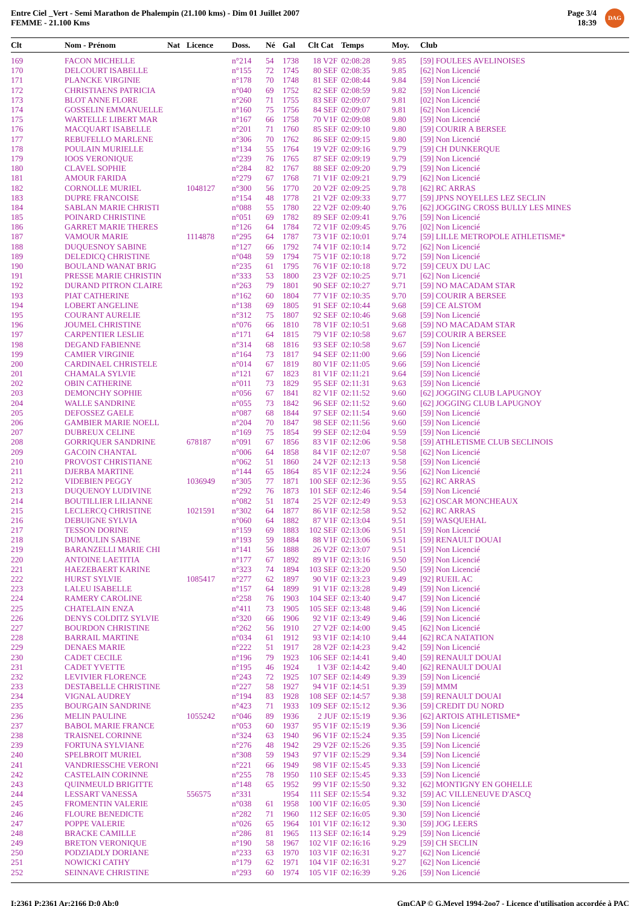Entre Ciel _Vert - Semi Marathon de Phalempin (21.100 kms) - Dim 01 Juillet 2007
FEMME - 21.100 Kms
Page 3/4
18:39
DAG
| Clt | Nom - Prénom | Nat | Licence | Doss. | Né | Gal | Clt Cat | Temps | Moy. | Club |
| --- | --- | --- | --- | --- | --- | --- | --- | --- | --- | --- |
| 169 | FACON MICHELLE | | | n°214 | 54 | 1738 | 18 V2F | 02:08:28 | 9.85 | [59] FOULEES AVELINOISES |
| 170 | DELCOURT ISABELLE | | | n°155 | 72 | 1745 | 80 SEF | 02:08:35 | 9.85 | [62] Non Licencié |
| 171 | PLANCKE VIRGINIE | | | n°178 | 70 | 1748 | 81 SEF | 02:08:44 | 9.84 | [59] Non Licencié |
| 172 | CHRISTIAENS PATRICIA | | | n°040 | 69 | 1752 | 82 SEF | 02:08:59 | 9.82 | [59] Non Licencié |
| 173 | BLOT ANNE FLORE | | | n°260 | 71 | 1755 | 83 SEF | 02:09:07 | 9.81 | [02] Non Licencié |
| 174 | GOSSELIN EMMANUELLE | | | n°160 | 75 | 1756 | 84 SEF | 02:09:07 | 9.81 | [62] Non Licencié |
| 175 | WARTELLE LIBERT MAR | | | n°167 | 66 | 1758 | 70 V1F | 02:09:08 | 9.80 | [59] Non Licencié |
| 176 | MACQUART ISABELLE | | | n°201 | 71 | 1760 | 85 SEF | 02:09:10 | 9.80 | [59] COURIR A BERSEE |
| 177 | REBUFELLO MARLENE | | | n°306 | 70 | 1762 | 86 SEF | 02:09:15 | 9.80 | [59] Non Licencié |
| 178 | POULAIN MURIELLE | | | n°134 | 55 | 1764 | 19 V2F | 02:09:16 | 9.79 | [59] CH DUNKERQUE |
| 179 | IOOS VERONIQUE | | | n°239 | 76 | 1765 | 87 SEF | 02:09:19 | 9.79 | [59] Non Licencié |
| 180 | CLAVEL SOPHIE | | | n°284 | 82 | 1767 | 88 SEF | 02:09:20 | 9.79 | [59] Non Licencié |
| 181 | AMOUR FARIDA | | | n°279 | 67 | 1768 | 71 V1F | 02:09:21 | 9.79 | [62] Non Licencié |
| 182 | CORNOLLE MURIEL | | 1048127 | n°300 | 56 | 1770 | 20 V2F | 02:09:25 | 9.78 | [62] RC ARRAS |
| 183 | DUPRE FRANCOISE | | | n°154 | 48 | 1778 | 21 V2F | 02:09:33 | 9.77 | [59] JPNS NOYELLES LEZ SECLIN |
| 184 | SABLAN MARIE CHRISTI | | | n°088 | 55 | 1780 | 22 V2F | 02:09:40 | 9.76 | [62] JOGGING CROSS BULLY LES MINES |
| 185 | POINARD CHRISTINE | | | n°051 | 69 | 1782 | 89 SEF | 02:09:41 | 9.76 | [59] Non Licencié |
| 186 | GARRET MARIE THERES | | | n°126 | 64 | 1784 | 72 V1F | 02:09:45 | 9.76 | [02] Non Licencié |
| 187 | VAMOUR MARIE | | 1114878 | n°295 | 64 | 1787 | 73 V1F | 02:10:01 | 9.74 | [59] LILLE METROPOLE ATHLETISME* |
| 188 | DUQUESNOY SABINE | | | n°127 | 66 | 1792 | 74 V1F | 02:10:14 | 9.72 | [62] Non Licencié |
| 189 | DELEDICQ CHRISTINE | | | n°048 | 59 | 1794 | 75 V1F | 02:10:18 | 9.72 | [59] Non Licencié |
| 190 | BOULAND WANAT BRIG | | | n°235 | 61 | 1795 | 76 V1F | 02:10:18 | 9.72 | [59] CEUX DU LAC |
| 191 | PRESSE MARIE CHRISTIN | | | n°333 | 53 | 1800 | 23 V2F | 02:10:25 | 9.71 | [62] Non Licencié |
| 192 | DURAND PITRON CLAIRE | | | n°263 | 79 | 1801 | 90 SEF | 02:10:27 | 9.71 | [59] NO MACADAM STAR |
| 193 | PIAT CATHERINE | | | n°162 | 60 | 1804 | 77 V1F | 02:10:35 | 9.70 | [59] COURIR A BERSEE |
| 194 | LOBERT ANGELINE | | | n°138 | 69 | 1805 | 91 SEF | 02:10:44 | 9.68 | [59] CE ALSTOM |
| 195 | COURANT AURELIE | | | n°312 | 75 | 1807 | 92 SEF | 02:10:46 | 9.68 | [59] Non Licencié |
| 196 | JOUMEL CHRISTINE | | | n°076 | 66 | 1810 | 78 V1F | 02:10:51 | 9.68 | [59] NO MACADAM STAR |
| 197 | CARPENTIER LESLIE | | | n°171 | 64 | 1815 | 79 V1F | 02:10:58 | 9.67 | [59] COURIR A BERSEE |
| 198 | DEGAND FABIENNE | | | n°314 | 68 | 1816 | 93 SEF | 02:10:58 | 9.67 | [59] Non Licencié |
| 199 | CAMIER VIRGINIE | | | n°164 | 73 | 1817 | 94 SEF | 02:11:00 | 9.66 | [59] Non Licencié |
| 200 | CARDINAEL CHRISTELE | | | n°014 | 67 | 1819 | 80 V1F | 02:11:05 | 9.66 | [59] Non Licencié |
| 201 | CHAMALA SYLVIE | | | n°121 | 67 | 1823 | 81 V1F | 02:11:21 | 9.64 | [59] Non Licencié |
| 202 | OBIN CATHERINE | | | n°011 | 73 | 1829 | 95 SEF | 02:11:31 | 9.63 | [59] Non Licencié |
| 203 | DEMONCHY SOPHIE | | | n°056 | 67 | 1841 | 82 V1F | 02:11:52 | 9.60 | [62] JOGGING CLUB LAPUGNOY |
| 204 | WALLE SANDRINE | | | n°055 | 73 | 1842 | 96 SEF | 02:11:52 | 9.60 | [62] JOGGING CLUB LAPUGNOY |
| 205 | DEFOSSEZ GAELE | | | n°087 | 68 | 1844 | 97 SEF | 02:11:54 | 9.60 | [59] Non Licencié |
| 206 | GAMBIER MARIE NOELL | | | n°204 | 70 | 1847 | 98 SEF | 02:11:56 | 9.60 | [59] Non Licencié |
| 207 | DUBREUX CELINE | | | n°169 | 75 | 1854 | 99 SEF | 02:12:04 | 9.59 | [59] Non Licencié |
| 208 | GORRIQUER SANDRINE | | 678187 | n°091 | 67 | 1856 | 83 V1F | 02:12:06 | 9.58 | [59] ATHLETISME CLUB SECLINOIS |
| 209 | GACOIN CHANTAL | | | n°006 | 64 | 1858 | 84 V1F | 02:12:07 | 9.58 | [62] Non Licencié |
| 210 | PROVOST CHRISTIANE | | | n°062 | 51 | 1860 | 24 V2F | 02:12:13 | 9.58 | [59] Non Licencié |
| 211 | DJERBA MARTINE | | | n°144 | 65 | 1864 | 85 V1F | 02:12:24 | 9.56 | [62] Non Licencié |
| 212 | VIDEBIEN PEGGY | | 1036949 | n°305 | 77 | 1871 | 100 SEF | 02:12:36 | 9.55 | [62] RC ARRAS |
| 213 | DUQUENOY LUDIVINE | | | n°292 | 76 | 1873 | 101 SEF | 02:12:46 | 9.54 | [59] Non Licencié |
| 214 | BOUTILLIER LILIANNE | | | n°082 | 51 | 1874 | 25 V2F | 02:12:49 | 9.53 | [62] OSCAR MONCHEAUX |
| 215 | LECLERCQ CHRISTINE | | 1021591 | n°302 | 64 | 1877 | 86 V1F | 02:12:58 | 9.52 | [62] RC ARRAS |
| 216 | DEBUIGNE SYLVIA | | | n°060 | 64 | 1882 | 87 V1F | 02:13:04 | 9.51 | [59] WASQUEHAL |
| 217 | TESSON DORINE | | | n°159 | 69 | 1883 | 102 SEF | 02:13:06 | 9.51 | [59] Non Licencié |
| 218 | DUMOULIN SABINE | | | n°193 | 59 | 1884 | 88 V1F | 02:13:06 | 9.51 | [59] RENAULT DOUAI |
| 219 | BARANZELLI MARIE CHI | | | n°141 | 56 | 1888 | 26 V2F | 02:13:07 | 9.51 | [59] Non Licencié |
| 220 | ANTOINE LAETITIA | | | n°177 | 67 | 1892 | 89 V1F | 02:13:16 | 9.50 | [59] Non Licencié |
| 221 | HAEZEBAERT KARINE | | | n°323 | 74 | 1894 | 103 SEF | 02:13:20 | 9.50 | [59] Non Licencié |
| 222 | HURST SYLVIE | | 1085417 | n°277 | 62 | 1897 | 90 V1F | 02:13:23 | 9.49 | [92] RUEIL AC |
| 223 | LALEU ISABELLE | | | n°157 | 64 | 1899 | 91 V1F | 02:13:28 | 9.49 | [59] Non Licencié |
| 224 | RAMERY CAROLINE | | | n°258 | 76 | 1903 | 104 SEF | 02:13:40 | 9.47 | [59] Non Licencié |
| 225 | CHATELAIN ENZA | | | n°411 | 73 | 1905 | 105 SEF | 02:13:48 | 9.46 | [59] Non Licencié |
| 226 | DENYS COLDITZ SYLVIE | | | n°320 | 66 | 1906 | 92 V1F | 02:13:49 | 9.46 | [59] Non Licencié |
| 227 | BOURDON CHRISTINE | | | n°262 | 56 | 1910 | 27 V2F | 02:14:00 | 9.45 | [62] Non Licencié |
| 228 | BARRAIL MARTINE | | | n°034 | 61 | 1912 | 93 V1F | 02:14:10 | 9.44 | [62] RCA NATATION |
| 229 | DENAES MARIE | | | n°222 | 51 | 1917 | 28 V2F | 02:14:23 | 9.42 | [59] Non Licencié |
| 230 | CADET CECILE | | | n°196 | 79 | 1923 | 106 SEF | 02:14:41 | 9.40 | [59] RENAULT DOUAI |
| 231 | CADET YVETTE | | | n°195 | 46 | 1924 | 1 V3F | 02:14:42 | 9.40 | [62] RENAULT DOUAI |
| 232 | LEVIVIER FLORENCE | | | n°243 | 72 | 1925 | 107 SEF | 02:14:49 | 9.39 | [59] Non Licencié |
| 233 | DESTABELLE CHRISTINE | | | n°227 | 58 | 1927 | 94 V1F | 02:14:51 | 9.39 | [59] MMM |
| 234 | VIGNAL AUDREY | | | n°194 | 83 | 1928 | 108 SEF | 02:14:57 | 9.38 | [59] RENAULT DOUAI |
| 235 | BOURGAIN SANDRINE | | | n°423 | 71 | 1933 | 109 SEF | 02:15:12 | 9.36 | [59] CREDIT DU NORD |
| 236 | MELIN PAULINE | | 1055242 | n°046 | 89 | 1936 | 2 JUF | 02:15:19 | 9.36 | [62] ARTOIS ATHLETISME* |
| 237 | BABOL MARIE FRANCE | | | n°053 | 60 | 1937 | 95 V1F | 02:15:19 | 9.36 | [59] Non Licencié |
| 238 | TRAISNEL CORINNE | | | n°324 | 63 | 1940 | 96 V1F | 02:15:24 | 9.35 | [59] Non Licencié |
| 239 | FORTUNA SYLVIANE | | | n°276 | 48 | 1942 | 29 V2F | 02:15:26 | 9.35 | [59] Non Licencié |
| 240 | SPELBROIT MURIEL | | | n°308 | 59 | 1943 | 97 V1F | 02:15:29 | 9.34 | [59] Non Licencié |
| 241 | VANDRIESSCHE VERONI | | | n°221 | 66 | 1949 | 98 V1F | 02:15:45 | 9.33 | [59] Non Licencié |
| 242 | CASTELAIN CORINNE | | | n°255 | 78 | 1950 | 110 SEF | 02:15:45 | 9.33 | [59] Non Licencié |
| 243 | QUINMEULD BRIGITTE | | | n°148 | 65 | 1952 | 99 V1F | 02:15:50 | 9.32 | [62] MONTIGNY EN GOHELLE |
| 244 | LESSART VANESSA | | 556575 | n°331 | | 1954 | 111 SEF | 02:15:54 | 9.32 | [59] AC VILLENEUVE D'ASCQ |
| 245 | FROMENTIN VALERIE | | | n°038 | 61 | 1958 | 100 V1F | 02:16:05 | 9.30 | [59] Non Licencié |
| 246 | FLOURE BENEDICTE | | | n°282 | 71 | 1960 | 112 SEF | 02:16:05 | 9.30 | [59] Non Licencié |
| 247 | POPPE VALERIE | | | n°026 | 65 | 1964 | 101 V1F | 02:16:12 | 9.30 | [59] JOG LEERS |
| 248 | BRACKE CAMILLE | | | n°286 | 81 | 1965 | 113 SEF | 02:16:14 | 9.29 | [59] Non Licencié |
| 249 | BRETON VERONIQUE | | | n°190 | 58 | 1967 | 102 V1F | 02:16:16 | 9.29 | [59] CH SECLIN |
| 250 | PODZIADLY DORIANE | | | n°233 | 63 | 1970 | 103 V1F | 02:16:31 | 9.27 | [62] Non Licencié |
| 251 | NOWICKI CATHY | | | n°179 | 62 | 1971 | 104 V1F | 02:16:31 | 9.27 | [62] Non Licencié |
| 252 | SEINNAVE CHRISTINE | | | n°293 | 60 | 1974 | 105 V1F | 02:16:39 | 9.26 | [59] Non Licencié |
I:2361 P:2361 Ar:2166 D:0 Ab:0 GmCAP © G.Mevel 1994-2oo7 - Licence d'utilisation accordée à PAC